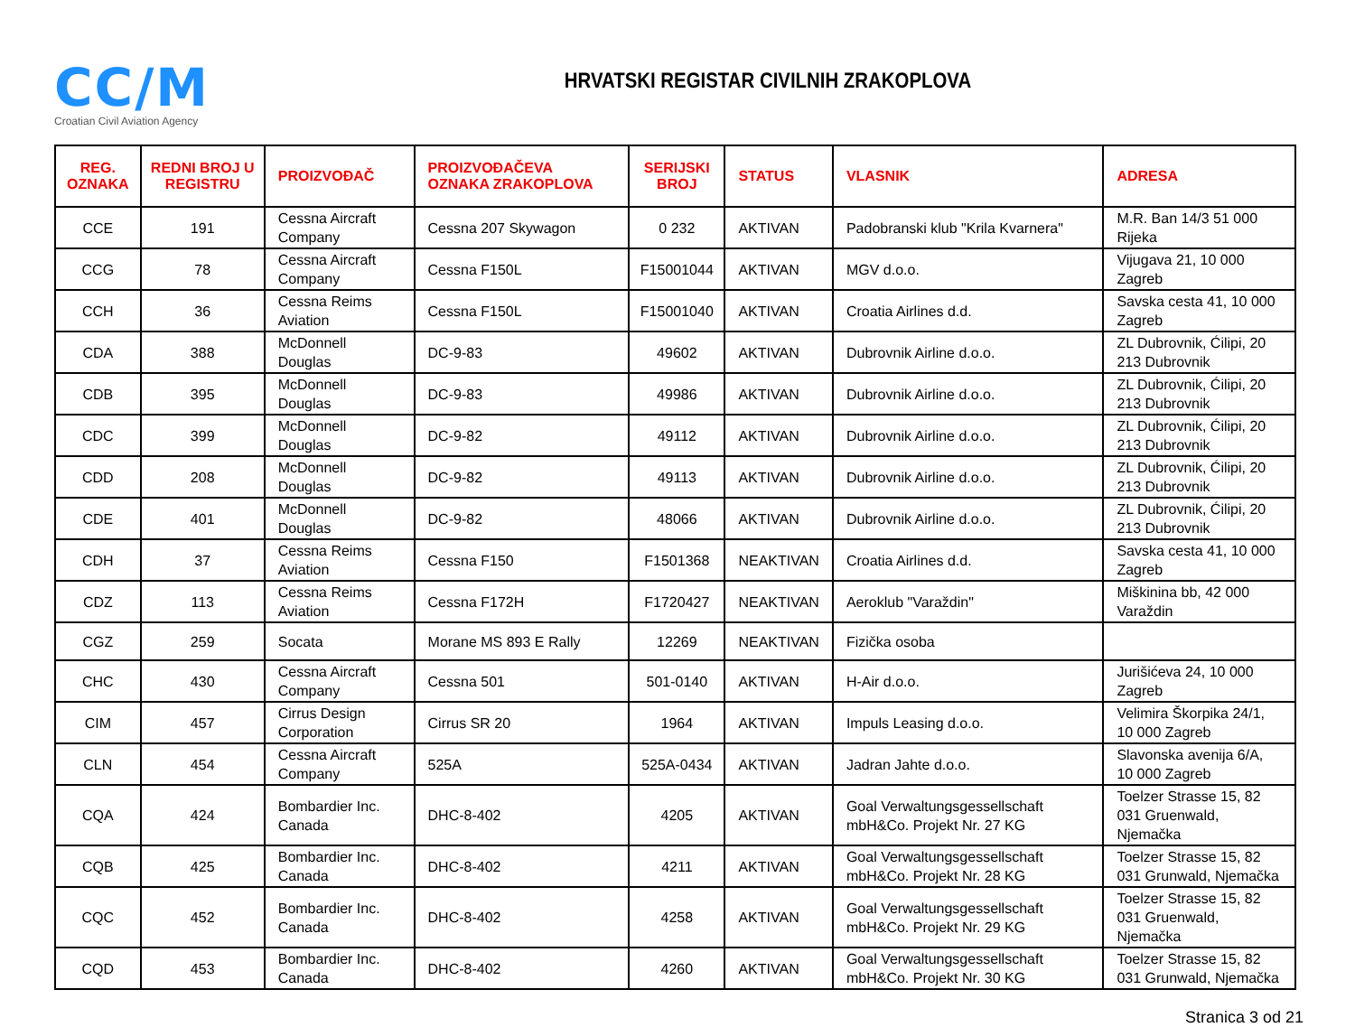CC/M
Croatian Civil Aviation Agency
HRVATSKI REGISTAR CIVILNIH ZRAKOPLOVA
| REG. OZNAKA | REDNI BROJ U REGISTRU | PROIZVOĐAČ | PROIZVOĐAČEVA OZNAKA ZRAKOPLOVA | SERIJSKI BROJ | STATUS | VLASNIK | ADRESA |
| --- | --- | --- | --- | --- | --- | --- | --- |
| CCE | 191 | Cessna Aircraft Company | Cessna 207 Skywagon | 0 232 | AKTIVAN | Padobranski klub "Krila Kvarnera" | M.R. Ban 14/3 51 000 Rijeka |
| CCG | 78 | Cessna Aircraft Company | Cessna F150L | F15001044 | AKTIVAN | MGV d.o.o. | Vijugava 21, 10 000 Zagreb |
| CCH | 36 | Cessna Reims Aviation | Cessna F150L | F15001040 | AKTIVAN | Croatia Airlines d.d. | Savska cesta 41, 10 000 Zagreb |
| CDA | 388 | McDonnell Douglas | DC-9-83 | 49602 | AKTIVAN | Dubrovnik Airline d.o.o. | ZL Dubrovnik, Ćilipi, 20 213 Dubrovnik |
| CDB | 395 | McDonnell Douglas | DC-9-83 | 49986 | AKTIVAN | Dubrovnik Airline d.o.o. | ZL Dubrovnik, Ćilipi, 20 213 Dubrovnik |
| CDC | 399 | McDonnell Douglas | DC-9-82 | 49112 | AKTIVAN | Dubrovnik Airline d.o.o. | ZL Dubrovnik, Ćilipi, 20 213 Dubrovnik |
| CDD | 208 | McDonnell Douglas | DC-9-82 | 49113 | AKTIVAN | Dubrovnik Airline d.o.o. | ZL Dubrovnik, Ćilipi, 20 213 Dubrovnik |
| CDE | 401 | McDonnell Douglas | DC-9-82 | 48066 | AKTIVAN | Dubrovnik Airline d.o.o. | ZL Dubrovnik, Ćilipi, 20 213 Dubrovnik |
| CDH | 37 | Cessna Reims Aviation | Cessna F150 | F1501368 | NEAKTIVAN | Croatia Airlines d.d. | Savska cesta 41, 10 000 Zagreb |
| CDZ | 113 | Cessna Reims Aviation | Cessna F172H | F1720427 | NEAKTIVAN | Aeroklub "Varaždin" | Miškinina bb, 42 000 Varaždin |
| CGZ | 259 | Socata | Morane MS 893 E Rally | 12269 | NEAKTIVAN | Fizička osoba | |
| CHC | 430 | Cessna Aircraft Company | Cessna 501 | 501-0140 | AKTIVAN | H-Air d.o.o. | Jurišićeva 24, 10 000 Zagreb |
| CIM | 457 | Cirrus Design Corporation | Cirrus SR 20 | 1964 | AKTIVAN | Impuls Leasing d.o.o. | Velimira Škorpika 24/1, 10 000 Zagreb |
| CLN | 454 | Cessna Aircraft Company | 525A | 525A-0434 | AKTIVAN | Jadran Jahte d.o.o. | Slavonska avenija 6/A, 10 000 Zagreb |
| CQA | 424 | Bombardier Inc. Canada | DHC-8-402 | 4205 | AKTIVAN | Goal Verwaltungsgessellschaft mbH&Co. Projekt Nr. 27 KG | Toelzer Strasse 15, 82 031 Gruenwald, Njemačka |
| CQB | 425 | Bombardier Inc. Canada | DHC-8-402 | 4211 | AKTIVAN | Goal Verwaltungsgessellschaft mbH&Co. Projekt Nr. 28 KG | Toelzer Strasse 15, 82 031 Grunwald, Njemačka |
| CQC | 452 | Bombardier Inc. Canada | DHC-8-402 | 4258 | AKTIVAN | Goal Verwaltungsgessellschaft mbH&Co. Projekt Nr. 29 KG | Toelzer Strasse 15, 82 031 Gruenwald, Njemačka |
| CQD | 453 | Bombardier Inc. Canada | DHC-8-402 | 4260 | AKTIVAN | Goal Verwaltungsgessellschaft mbH&Co. Projekt Nr. 30 KG | Toelzer Strasse 15, 82 031 Grunwald, Njemačka |
Stranica 3 od 21